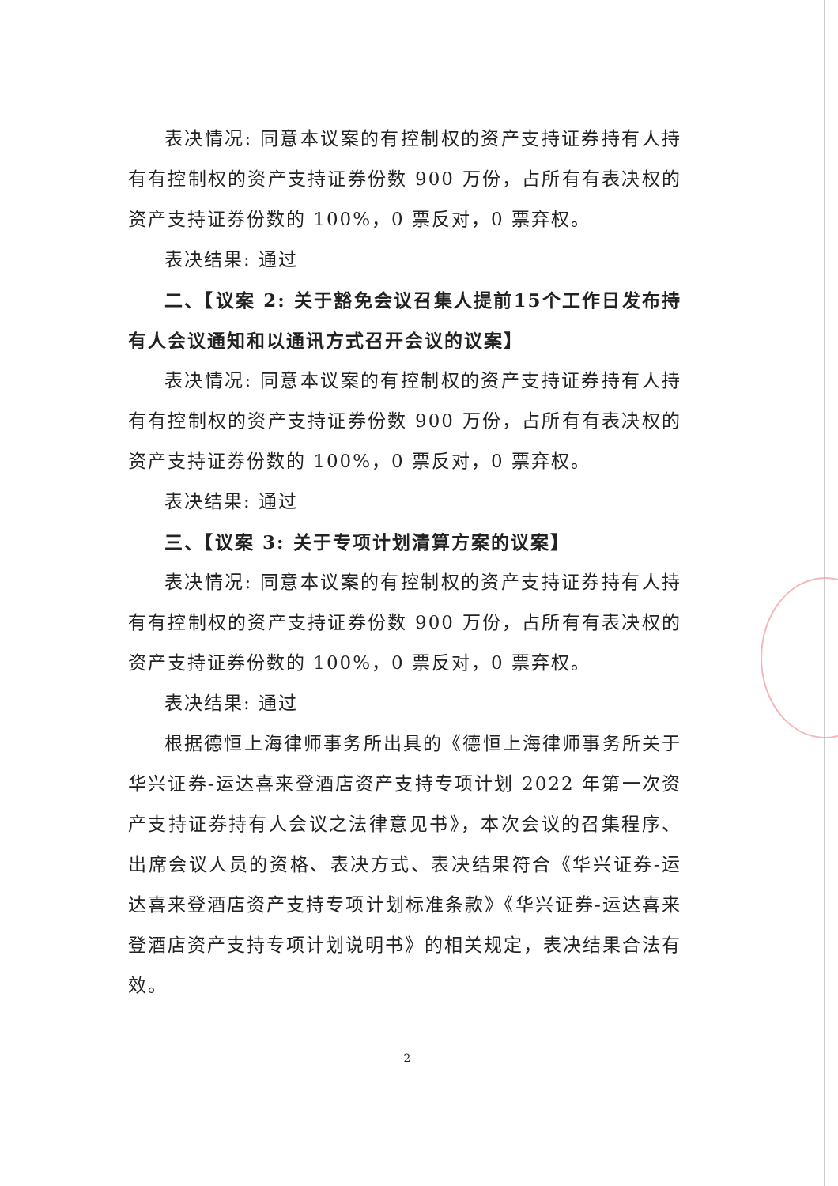表决情况: 同意本议案的有控制权的资产支持证券持有人持有有控制权的资产支持证券份数 900 万份，占所有有表决权的资产支持证券份数的 100%，0 票反对，0 票弃权。
表决结果: 通过
二、【议案 2: 关于豁免会议召集人提前15个工作日发布持有人会议通知和以通讯方式召开会议的议案】
表决情况: 同意本议案的有控制权的资产支持证券持有人持有有控制权的资产支持证券份数 900 万份，占所有有表决权的资产支持证券份数的 100%，0 票反对，0 票弃权。
表决结果: 通过
三、【议案 3: 关于专项计划清算方案的议案】
表决情况: 同意本议案的有控制权的资产支持证券持有人持有有控制权的资产支持证券份数 900 万份，占所有有表决权的资产支持证券份数的 100%，0 票反对，0 票弃权。
表决结果: 通过
根据德恒上海律师事务所出具的《德恒上海律师事务所关于华兴证券-运达喜来登酒店资产支持专项计划 2022 年第一次资产支持证券持有人会议之法律意见书》，本次会议的召集程序、出席会议人员的资格、表决方式、表决结果符合《华兴证券-运达喜来登酒店资产支持专项计划标准条款》《华兴证券-运达喜来登酒店资产支持专项计划说明书》的相关规定，表决结果合法有效。
2